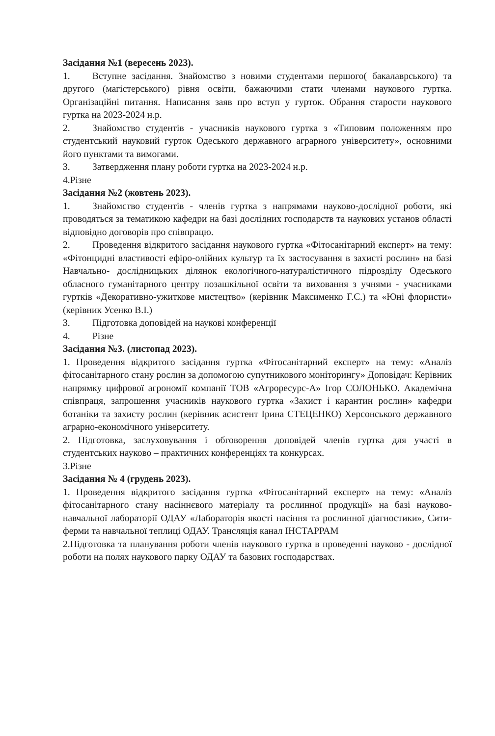Засідання №1 (вересень 2023).
1. Вступне засідання. Знайомство з новими студентами першого( бакалаврського) та другого (магістерського) рівня освіти, бажаючими стати членами наукового гуртка. Організаційні питання. Написання заяв про вступ у гурток. Обрання старости наукового гуртка на 2023-2024 н.р.
2. Знайомство студентів - учасників наукового гуртка з «Типовим положенням про студентський науковий гурток Одеського державного аграрного університету», основними його пунктами та вимогами.
3. Затвердження плану роботи гуртка на 2023-2024 н.р.
4.Різне
Засідання №2 (жовтень 2023).
1. Знайомство студентів - членів гуртка з напрямами науково-дослідної роботи, які проводяться за тематикою кафедри на базі дослідних господарств та наукових установ області відповідно договорів про співпрацю.
2. Проведення відкритого засідання наукового гуртка «Фітосанітарний експерт» на тему: «Фітонцидні властивості ефіро-олійних культур та їх застосування в захисті рослин» на базі Навчально- дослідницьких ділянок екологічного-натуралістичного підрозділу Одеського обласного гуманітарного центру позашкільної освіти та виховання з учнями - учасниками гуртків «Декоративно-ужиткове мистецтво» (керівник Максименко Г.С.) та «Юні флористи» (керівник Усенко В.І.)
3. Підготовка доповідей на наукові конференції
4. Різне
Засідання №3. (листопад 2023).
1. Проведення відкритого засідання гуртка «Фітосанітарний експерт» на тему: «Аналіз фітосанітарного стану рослин за допомогою супутникового моніторингу» Доповідач: Керівник напрямку цифрової агрономії компанії ТОВ «Агроресурс-А» Ігор СОЛОНЬКО. Академічна співпраця, запрошення учасників наукового гуртка «Захист і карантин рослин» кафедри ботаніки та захисту рослин (керівник асистент Ірина СТЕЦЕНКО) Херсонського державного аграрно-економічного університету.
2. Підготовка, заслуховування і обговорення доповідей членів гуртка для участі в студентських науково – практичних конференціях та конкурсах.
3.Різне
Засідання № 4 (грудень 2023).
1. Проведення відкритого засідання гуртка «Фітосанітарний експерт» на тему: «Аналіз фітосанітарного стану насіннєвого матеріалу та рослинної продукції» на базі науково-навчальної лабораторії ОДАУ «Лабораторія якості насіння та рослинної діагностики», Сити-ферми та навчальної теплиці ОДАУ. Трансляція канал ІНСТАРРАМ
2.Підготовка та планування роботи членів наукового гуртка в проведенні науково - дослідної роботи на полях наукового парку ОДАУ та базових господарствах.